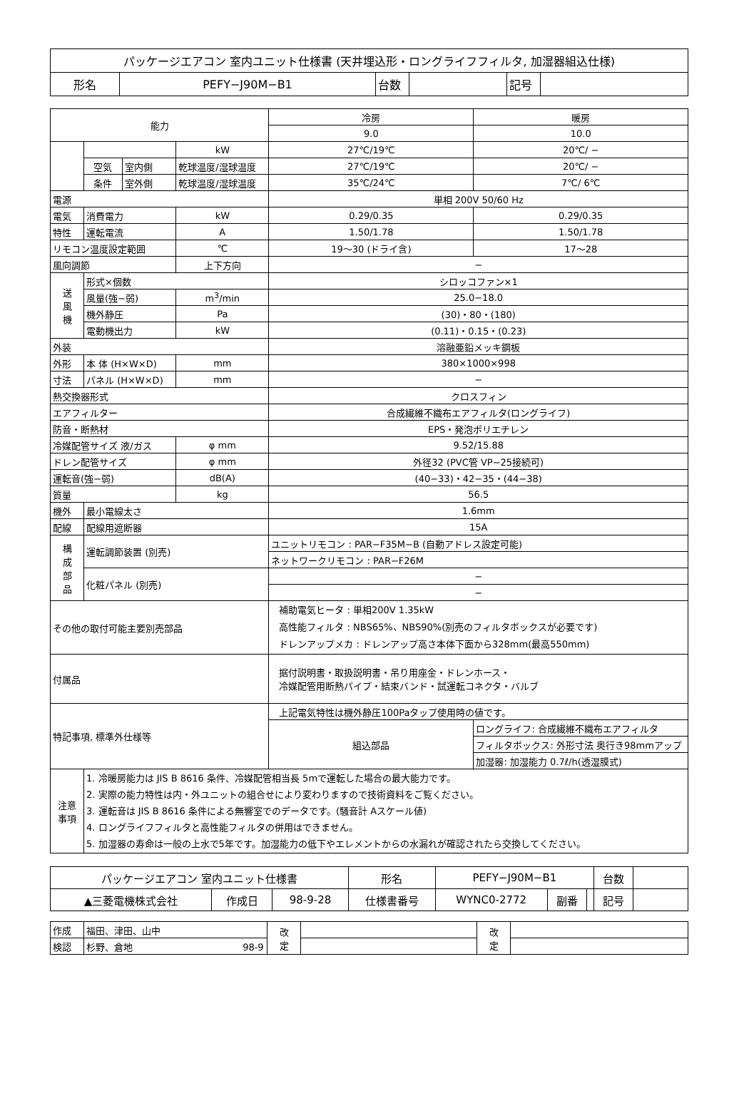| パッケージエアコン 室内ユニット仕様書 (天井埋込形・ロングライフフィルタ, 加湿器組込仕様) | | | | | |
| 形名 | PEFY−J90M−B1 | 台数 | | 記号 | |
| 能力 | | | | 冷房 | 暖房 | |
| | | | | | 9.0 | 10.0 |
| | | | kW | 27℃/19℃ | 20℃/ − | |
| | 空気 | 室内側 | 乾球温度/湿球温度 | 27℃/19℃ | 20℃/ − | |
| | 条件 | 室外側 | 乾球温度/湿球温度 | 35℃/24℃ | 7℃/ 6℃ | |
| 電源 | | | | 単相 200V 50/60 Hz | | |
| 電気 | 消費電力 | | kW | 0.29/0.35 | 0.29/0.35 | |
| 特性 | 運転電流 | | A | 1.50/1.78 | 1.50/1.78 | |
| リモコン温度設定範囲 | | | ℃ | 19〜30 (ドライ含) | 17〜28 | |
| 風向調節 | | | 上下方向 | − | | |
| 送 風 機 | 形式×個数 | | | シロッコファン×1 | | |
| | 風量(強−弱) | | m<sup>3</sup>/min | 25.0−18.0 | | |
| | 機外静圧 | | Pa | (30)・80・(180) | | |
| | 電動機出力 | | kW | (0.11)・0.15・(0.23) | | |
| 外装 | | | | 溶融亜鉛メッキ鋼板 | | |
| 外形 | 本 体 (H×W×D) | | mm | 380×1000×998 | | |
| 寸法 | パネル (H×W×D) | | mm | − | | |
| 熱交換器形式 | | | | クロスフィン | | |
| エアフィルター | | | | 合成繊維不織布エアフィルタ(ロングライフ) | | |
| 防音・断熱材 | | | | EPS・発泡ポリエチレン | | |
| 冷媒配管サイズ 液/ガス | | | φ mm | 9.52/15.88 | | |
| ドレン配管サイズ | | | φ mm | 外径32 (PVC管 VP−25接続可) | | |
| 運転音(強−弱) | | | dB(A) | (40−33)・42−35・(44−38) | | |
| 質量 | | | kg | 56.5 | | |
| 機外 | 最小電線太さ | | | 1.6mm | | |
| 配線 | 配線用遮断器 | | | 15A | | |
| 構 成 部 品 | 運転調節装置 (別売) | | | ユニットリモコン : PAR−F35M−B (自動アドレス設定可能) | | |
| | | | | ネットワークリモコン : PAR−F26M | | |
| | 化粧パネル (別売) | | | − | | |
| | | | | − | | |
| その他の取付可能主要別売部品 | | | | 補助電気ヒータ : 単相200V 1.35kW 高性能フィルタ : NBS65%、NBS90%(別売のフィルタボックスが必要です) ドレンアップメカ : ドレンアップ高さ本体下面から328mm(最高550mm) | | |
| 付属品 | | | | 据付説明書・取扱説明書・吊り用座金・ドレンホース・ 冷媒配管用断熱パイプ・結束バンド・試運転コネクタ・バルブ | | |
| 特記事項, 標準外仕様等 | | | | 上記電気特性は機外静圧100Paタップ使用時の値です。 | | |
| | | | | 組込部品 | ロングライフ: 合成繊維不織布エアフィルタ | |
| | | | | | フィルタボックス: 外形寸法 奥行き98mmアップ | |
| | | | | | 加湿器: 加湿能力 0.7ℓ/h(透湿膜式) | |
| 注意 事項 | 1. 冷暖房能力は JIS B 8616 条件、冷媒配管相当長 5mで運転した場合の最大能力です。 2. 実際の能力特性は内・外ユニットの組合せにより変わりますので技術資料をご覧ください。 3. 運転音は JIS B 8616 条件による無響室でのデータです。(騒音計 Aスケール値) 4. ロングライフフィルタと高性能フィルタの併用はできません。 5. 加湿器の寿命は一般の上水で5年です。加湿能力の低下やエレメントからの水漏れが確認されたら交換してください。 | | | | | |
| パッケージエアコン 室内ユニット仕様書 | | | 形名 | PEFY−J90M−B1 | | | 台数 | |
| ▲三菱電機株式会社 | 作成日 | 98-9-28 | 仕様書番号 | WYNC0-2772 | 副番 | | 記号 | |
| 作成 | 福田、津田、山中 | 改 定 | | 改 定 | |
| 検認 | 杉野、倉地 98-9 | | | | |